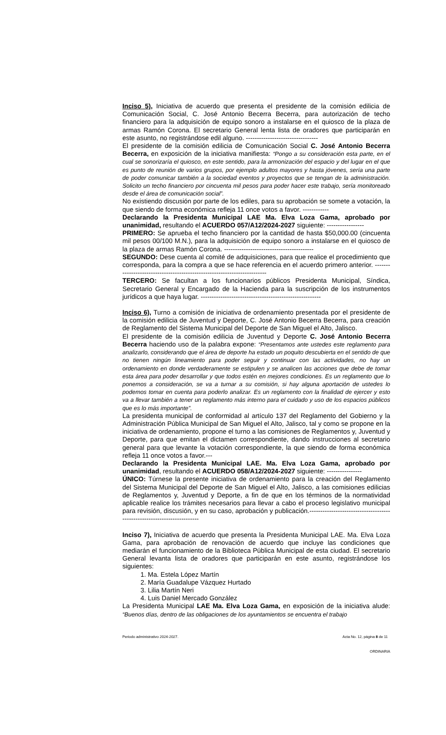Inciso 5), Iniciativa de acuerdo que presenta el presidente de la comisión edilicia de Comunicación Social, C. José Antonio Becerra Becerra, para autorización de techo financiero para la adquisición de equipo sonoro a instalarse en el quiosco de la plaza de armas Ramón Corona. El secretario General lenta lista de oradores que participarán en este asunto, no registrándose edil alguno. ---------------------------------
El presidente de la comisión edilicia de Comunicación Social C. José Antonio Becerra Becerra, en exposición de la iniciativa manifiesta: “Pongo a su consideración esta parte, en el cual se sonorizaría el quiosco, en este sentido, para la armonización del espacio y del lugar en el que es punto de reunión de varios grupos, por ejemplo adultos mayores y hasta jóvenes, sería una parte de poder comunicar también a la sociedad eventos y proyectos que se tengan de la administración. Solicito un techo financiero por cincuenta mil pesos para poder hacer este trabajo, sería monitoreado desde el área de comunicación social”.
No existiendo discusión por parte de los ediles, para su aprobación se somete a votación, la que siendo de forma económica refleja 11 once votos a favor. ------------
Declarando la Presidenta Municipal LAE Ma. Elva Loza Gama, aprobado por unanimidad, resultando el ACUERDO 057/A12/2024-2027 siguiente: -----------------
PRIMERO: Se aprueba el techo financiero por la cantidad de hasta $50,000.00 (cincuenta mil pesos 00/100 M.N.), para la adquisición de equipo sonoro a instalarse en el quiosco de la plaza de armas Ramón Corona. -----------------------------------------
SEGUNDO: Dese cuenta al comité de adquisiciones, para que realice el procedimiento que corresponda, para la compra a que se hace referencia en el acuerdo primero anterior. -------------------------------------------------------------------------
TERCERO: Se facultan a los funcionarios públicos Presidenta Municipal, Síndica, Secretario General y Encargado de la Hacienda para la suscripción de los instrumentos jurídicos a que haya lugar. -------------------------------------------------------
Inciso 6), Turno a comisión de iniciativa de ordenamiento presentada por el presidente de la comisión edilicia de Juventud y Deporte, C. José Antonio Becerra Becerra, para creación de Reglamento del Sistema Municipal del Deporte de San Miguel el Alto, Jalisco.
El presidente de la comisión edilicia de Juventud y Deporte C. José Antonio Becerra Becerra haciendo uso de la palabra expone: “Presentamos ante ustedes este reglamento para analizarlo, considerando que el área de deporte ha estado un poquito descubierta en el sentido de que no tienen ningún lineamiento para poder seguir y continuar con las actividades, no hay un ordenamiento en donde verdaderamente se estipulen y se analicen las acciones que debe de tomar esta área para poder desarrollar y que todos estén en mejores condiciones. Es un reglamento que lo ponemos a consideración, se va a turnar a su comisión, si hay alguna aportación de ustedes lo podemos tomar en cuenta para poderlo analizar. Es un reglamento con la finalidad de ejercer y esto va a llevar también a tener un reglamento más interno para el cuidado y uso de los espacios públicos que es lo más importante”.
La presidenta municipal de conformidad al artículo 137 del Reglamento del Gobierno y la Administración Pública Municipal de San Miguel el Alto, Jalisco, tal y como se propone en la iniciativa de ordenamiento, propone el turno a las comisiones de Reglamentos y, Juventud y Deporte, para que emitan el dictamen correspondiente, dando instrucciones al secretario general para que levante la votación correspondiente, la que siendo de forma económica refleja 11 once votos a favor.---
Declarando la Presidenta Municipal LAE. Ma. Elva Loza Gama, aprobado por unanimidad, resultando el ACUERDO 058/A12/2024-2027 siguiente: ----------------
ÚNICO: Túrnese la presente iniciativa de ordenamiento para la creación del Reglamento del Sistema Municipal del Deporte de San Miguel el Alto, Jalisco, a las comisiones edilicias de Reglamentos y, Juventud y Deporte, a fin de que en los términos de la normatividad aplicable realice los trámites necesarios para llevar a cabo el proceso legislativo municipal para revisión, discusión, y en su caso, aprobación y publicación.------------------------------------------------------------------------
Inciso 7), Iniciativa de acuerdo que presenta la Presidenta Municipal LAE. Ma. Elva Loza Gama, para aprobación de renovación de acuerdo que incluye las condiciones que mediarán el funcionamiento de la Biblioteca Pública Municipal de esta ciudad. El secretario General levanta lista de oradores que participarán en este asunto, registrándose los siguientes:
1. Ma. Estela López Martín
2. María Guadalupe Vázquez Hurtado
3. Lilia Martín Neri
4. Luis Daniel Mercado González
La Presidenta Municipal LAE Ma. Elva Loza Gama, en exposición de la iniciativa alude: “Buenos días, dentro de las obligaciones de los ayuntamientos se encuentra el trabajo
Periodo administrativo 2024-2027. Acta No. 12, página 8 de 11
ORDINARIA